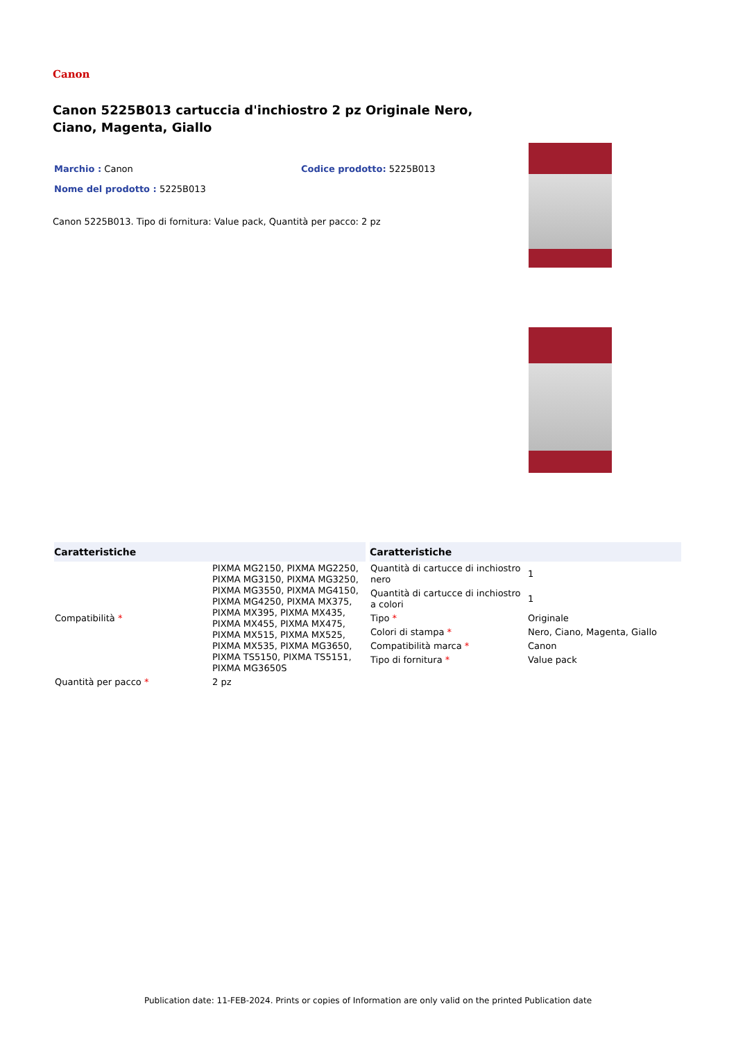Canon
Canon 5225B013 cartuccia d'inchiostro 2 pz Originale Nero, Ciano, Magenta, Giallo
Marchio : Canon Codice prodotto: 5225B013
Nome del prodotto : 5225B013
Canon 5225B013. Tipo di fornitura: Value pack, Quantità per pacco: 2 pz
| Caratteristiche | |
| --- | --- |
| Compatibilità * | PIXMA MG2150, PIXMA MG2250, PIXMA MG3150, PIXMA MG3250, PIXMA MG3550, PIXMA MG4150, PIXMA MG4250, PIXMA MX375, PIXMA MX395, PIXMA MX435, PIXMA MX455, PIXMA MX475, PIXMA MX515, PIXMA MX525, PIXMA MX535, PIXMA MG3650, PIXMA TS5150, PIXMA TS5151, PIXMA MG3650S |
| Quantità per pacco * | 2 pz |
| Caratteristiche | |
| --- | --- |
| Quantità di cartucce di inchiostro nero | 1 |
| Quantità di cartucce di inchiostro a colori | 1 |
| Tipo * | Originale |
| Colori di stampa * | Nero, Ciano, Magenta, Giallo |
| Compatibilità marca * | Canon |
| Tipo di fornitura * | Value pack |
Publication date: 11-FEB-2024. Prints or copies of Information are only valid on the printed Publication date